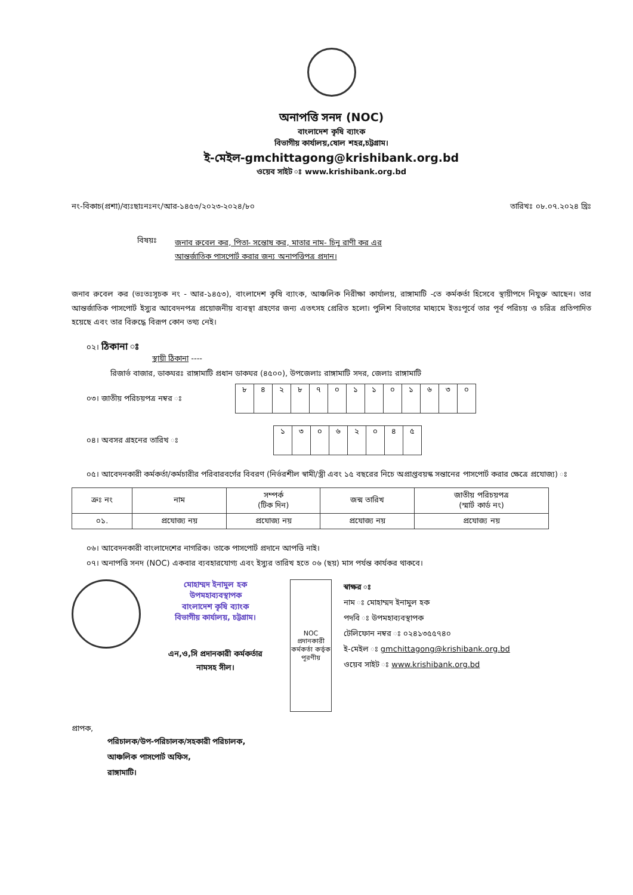অনাপত্তি সনদ (NOC)
বাংলাদেশ কৃষি ব্যাংক
বিভাগীয় কার্যালয়,ষোল শহর,চট্টগ্রাম।
ই-মেইল-gmchittagong@krishibank.org.bd
ওয়েব সাইট ঃ www.krishibank.org.bd
নং-বিকাচ(প্রশা)/ব্যঃছাঃনঃনং/আর-১৪৫৩/২০২৩-২০২৪/৮০ তারিখঃ ০৮.০৭.২০২৪ খ্রিঃ
বিষয়ঃ
জনাব রুবেল কর, পিতা- সন্তোষ কর, মাতার নাম- চিনু রাণী কর এর
আন্তর্জাতিক পাসপোর্ট করার জন্য অনাপত্তিপত্র প্রদান।
জনাব রুবেল কর (ভঃতঃসূচক নং - আর-১৪৫৩), বাংলাদেশ কৃষি ব্যাংক, আঞ্চলিক নিরীক্ষা কার্যালয়, রাঙ্গামাটি -তে কর্মকর্তা হিসেবে স্থায়ীপদে নিযুক্ত আছেন। তার আন্তর্জাতিক পাসপোর্ট ইস্যুর আবেদনপত্র প্রয়োজনীয় ব্যবস্থা গ্রহণের জন্য এতৎসহ প্রেরিত হলো। পুলিশ বিভাগের মাধ্যমে ইতঃপূর্বে তার পূর্ব পরিচয় ও চরিত্র প্রতিপাদিত হয়েছে এবং তার বিরুদ্ধে বিরূপ কোন তথ্য নেই।
০২। ঠিকানা ঃ
স্থায়ী ঠিকানা ----
রিজার্ভ বাজার, ডাকঘরঃ রাঙ্গামাটি প্রধান ডাকঘর (৪৫০০), উপজেলাঃ রাঙ্গামাটি সদর, জেলাঃ রাঙ্গামাটি
০৩। জাতীয় পরিচয়পত্র নম্বর ঃ
| ৮ | ৪ | ২ | ৮ | ৭ | ০ | ১ | ১ | ০ | ১ | ৬ | ৩ | ০ |
০৪। অবসর গ্রহনের তারিখ ঃ
| ১ | ৩ | ০ | ৬ | ২ | ০ | ৪ | ৫ |
০৫। আবেদনকারী কর্মকর্তা/কর্মচারীর পরিবারবর্গের বিবরণ (নির্ভরশীল স্বামী/স্ত্রী এবং ১৫ বছরের নিচে অপ্রাপ্তবয়স্ক সন্তানের পাসপোর্ট করার ক্ষেত্রে প্রযোজ্য) ঃ
| ক্রঃ নং | নাম | সম্পর্ক (টিক দিন) | জন্ম তারিখ | জাতীয় পরিচয়পত্র (স্মার্ট কার্ড নং) |
| --- | --- | --- | --- | --- |
| ০১. | প্রযোজ্য নয় | প্রযোজ্য নয় | প্রযোজ্য নয় | প্রযোজ্য নয় |
০৬। আবেদনকারী বাংলাদেশের নাগরিক। তাকে পাসপোর্ট প্রদানে আপত্তি নাই।
০৭। অনাপত্তি সনদ (NOC) একবার ব্যবহারযোগ্য এবং ইস্যুর তারিখ হতে ০৬ (ছয়) মাস পর্যন্ত কার্যকর থাকবে।
মোহাম্মদ ইনামুল হক
উপমহাব্যবস্থাপক
বাংলাদেশ কৃষি ব্যাংক
বিভাগীয় কার্যালয়, চট্টগ্রাম।
এন,ও,সি প্রদানকারী কর্মকর্তার
নামসহ সীল।
NOC প্রদানকারী কর্মকর্তা কর্তৃক পূরণীয়
স্বাক্ষর ঃ
নাম ঃ মোহাম্মদ ইনামুল হক
পদবি ঃ উপমহাব্যবস্থাপক
টেলিফোন নম্বর ঃ ০২৪১৩৫৫৭৪০
ই-মেইল ঃ gmchittagong@krishibank.org.bd
ওয়েব সাইট ঃ www.krishibank.org.bd
প্রাপক,
পরিচালক/উপ-পরিচালক/সহকারী পরিচালক,
আঞ্চলিক পাসপোর্ট অফিস,
রাঙ্গামাটি।